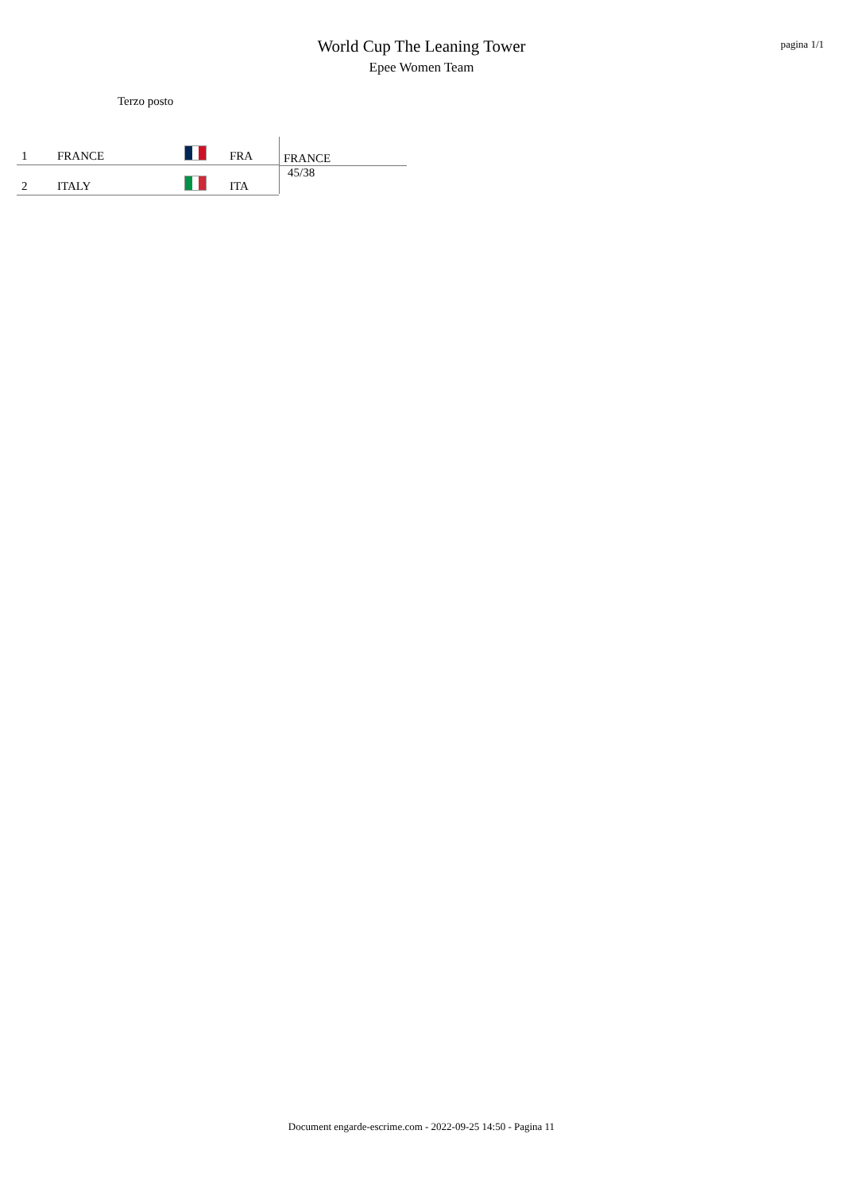pagina 1/1
World Cup The Leaning Tower
Epee Women Team
Terzo posto
| 1 | FRANCE | | FRA |
| 2 | ITALY | | ITA |
FRANCE
45/38
Document engarde-escrime.com - 2022-09-25 14:50 - Pagina 11